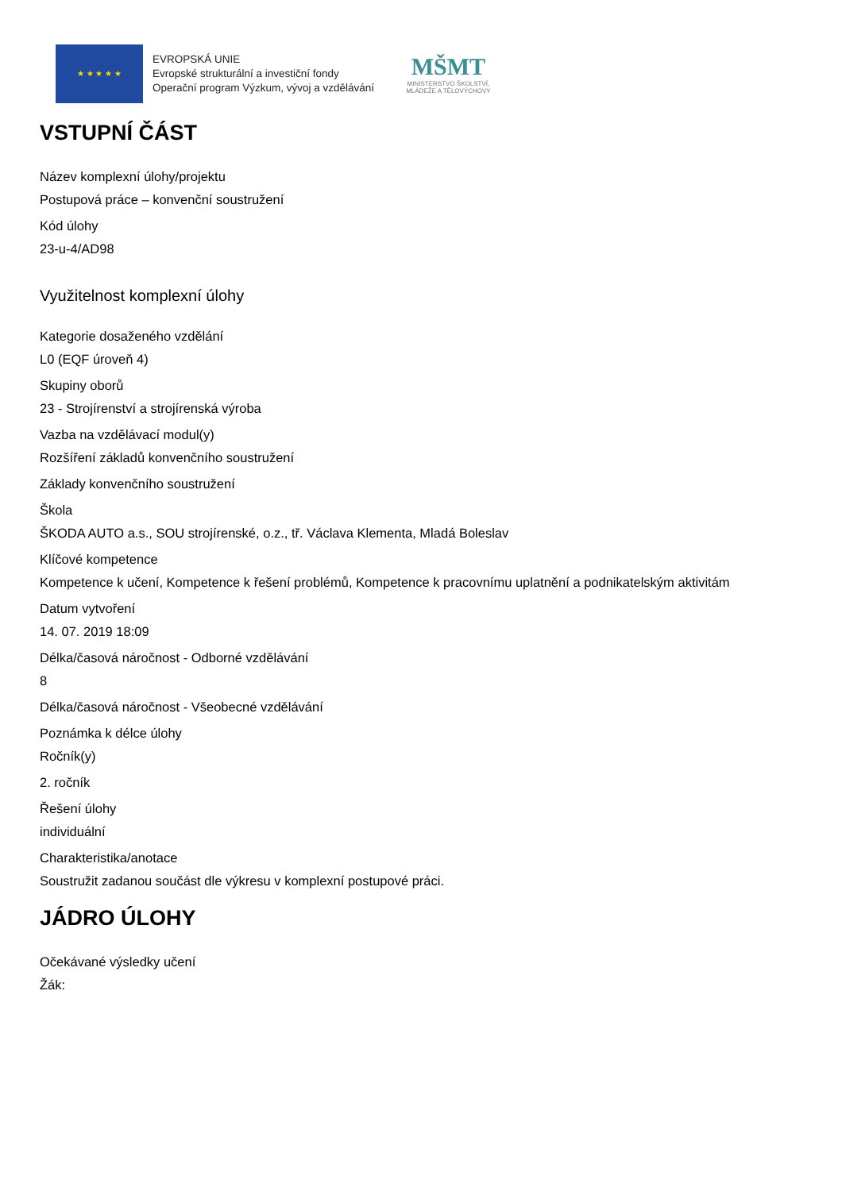★ ★ ★ ★ ★
EVROPSKÁ UNIE
Evropské strukturální a investiční fondy
Operační program Výzkum, vývoj a vzdělávání
MŠMT
MINISTERSTVO ŠKOLSTVÍ,
MLÁDEŽE A TĚLOVÝCHOVY
VSTUPNÍ ČÁST
Název komplexní úlohy/projektu
Postupová práce – konvenční soustružení
Kód úlohy
23-u-4/AD98
Využitelnost komplexní úlohy
Kategorie dosaženého vzdělání
L0 (EQF úroveň 4)
Skupiny oborů
23 - Strojírenství a strojírenská výroba
Vazba na vzdělávací modul(y)
Rozšíření základů konvenčního soustružení
Základy konvenčního soustružení
Škola
ŠKODA AUTO a.s., SOU strojírenské, o.z., tř. Václava Klementa, Mladá Boleslav
Klíčové kompetence
Kompetence k učení, Kompetence k řešení problémů, Kompetence k pracovnímu uplatnění a podnikatelským aktivitám
Datum vytvoření
14. 07. 2019 18:09
Délka/časová náročnost - Odborné vzdělávání
8
Délka/časová náročnost - Všeobecné vzdělávání
Poznámka k délce úlohy
Ročník(y)
2. ročník
Řešení úlohy
individuální
Charakteristika/anotace
Soustružit zadanou součást dle výkresu v komplexní postupové práci.
JÁDRO ÚLOHY
Očekávané výsledky učení
Žák: